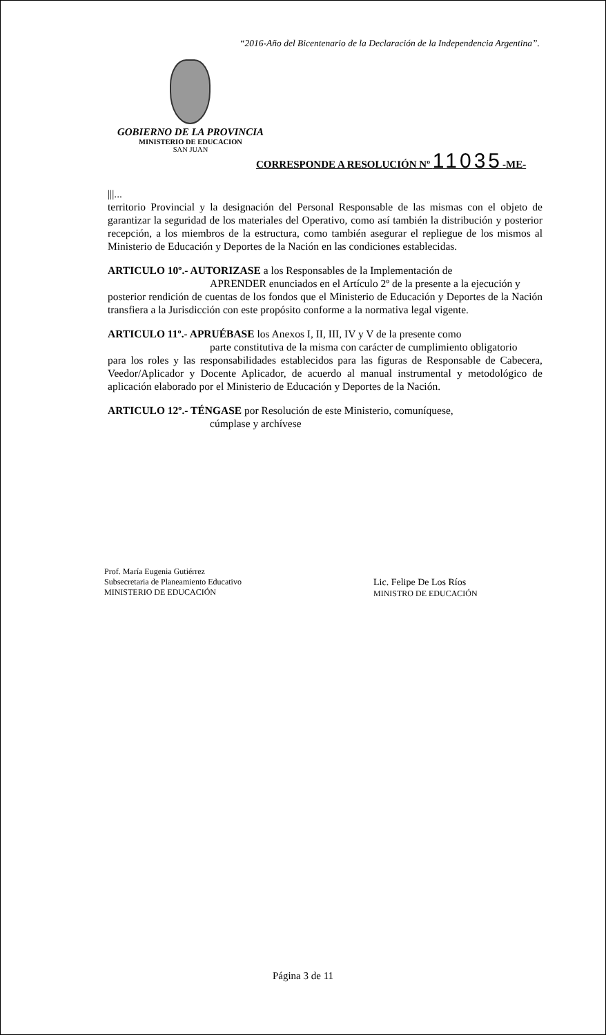“2016-Año del Bicentenario de la Declaración de la Independencia Argentina”.
GOBIERNO DE LA PROVINCIA
MINISTERIO DE EDUCACION
SAN JUAN
CORRESPONDE A RESOLUCIÓN Nº 11035-ME-
|||...
territorio Provincial y la designación del Personal Responsable de las mismas con el objeto de garantizar la seguridad de los materiales del Operativo, como así también la distribución y posterior recepción, a los miembros de la estructura, como también asegurar el repliegue de los mismos al Ministerio de Educación y Deportes de la Nación en las condiciones establecidas.
ARTICULO 10º.- AUTORIZASE a los Responsables de la Implementación de
APRENDER enunciados en el Artículo 2º de la presente a la ejecución y
posterior rendición de cuentas de los fondos que el Ministerio de Educación y Deportes de la Nación transfiera a la Jurisdicción con este propósito conforme a la normativa legal vigente.
ARTICULO 11º.- APRUÉBASE los Anexos I, II, III, IV y V de la presente como
parte constitutiva de la misma con carácter de cumplimiento obligatorio
para los roles y las responsabilidades establecidos para las figuras de Responsable de Cabecera, Veedor/Aplicador y Docente Aplicador, de acuerdo al manual instrumental y metodológico de aplicación elaborado por el Ministerio de Educación y Deportes de la Nación.
ARTICULO 12º.- TÉNGASE por Resolución de este Ministerio, comuníquese,
cúmplase y archívese
Prof. María Eugenia Gutiérrez
Subsecretaria de Planeamiento Educativo
MINISTERIO DE EDUCACIÓN
Lic. Felipe De Los Ríos
MINISTRO DE EDUCACIÓN
Página 3 de 11